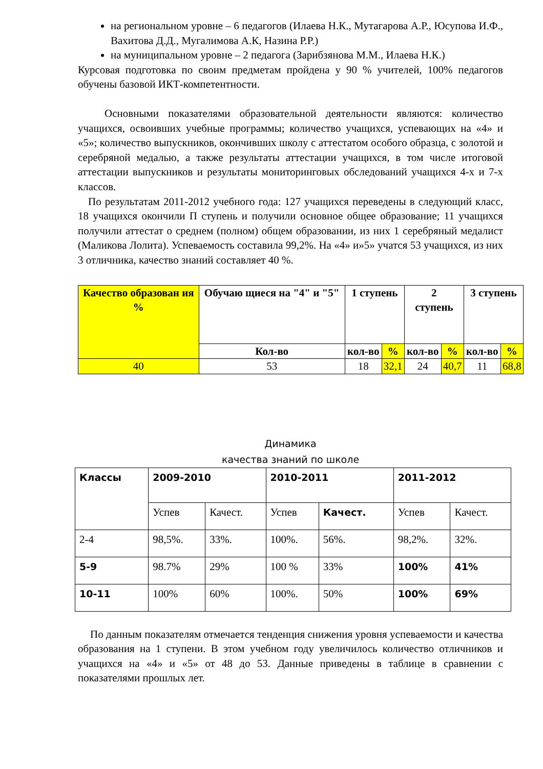на региональном уровне – 6 педагогов (Илаева Н.К., Мутагарова А.Р., Юсупова И.Ф., Вахитова Д.Д., Мугалимова А.К, Назина Р.Р.)
на муниципальном уровне – 2 педагога (Зарибзянова М.М., Илаева Н.К.)
Курсовая подготовка по своим предметам пройдена у 90 % учителей, 100% педагогов обучены базовой ИКТ-компетентности.
Основными показателями образовательной деятельности являются: количество учащихся, освоивших учебные программы; количество учащихся, успевающих на «4» и «5»; количество выпускников, окончивших школу с аттестатом особого образца, с золотой и серебряной медалью, а также результаты аттестации учащихся, в том числе итоговой аттестации выпускников и результаты мониторинговых обследований учащихся 4-х и 7-х классов.
По результатам 2011-2012 учебного года: 127 учащихся переведены в следующий класс, 18 учащихся окончили П ступень и получили основное общее образование; 11 учащихся получили аттестат о среднем (полном) общем образовании, из них 1 серебряный медалист (Маликова Лолита). Успеваемость составила 99,2%. На «4» и»5» учатся 53 учащихся, из них 3 отличника, качество знаний составляет 40 %.
| Качество образован ия % | Обучаю щиеся на "4" и "5" | 1 ступень | | 2 ступень | | 3 ступень | |
| --- | --- | --- | --- | --- | --- | --- | --- |
| | Кол-во | кол-во | % | кол-во | % | кол-во | % |
| 40 | 53 | 18 | 32,1 | 24 | 40,7 | 11 | 68,8 |
Динамика
качества знаний по школе
| Классы | 2009-2010 | | 2010-2011 | | 2011-2012 | |
| | Успев | Качест. | Успев | Качест. | Успев | Качест. |
| 2-4 | 98,5%. | 33%. | 100%. | 56%. | 98,2%. | 32%. |
| 5-9 | 98.7% | 29% | 100 % | 33% | 100% | 41% |
| 10-11 | 100% | 60% | 100%. | 50% | 100% | 69% |
По данным показателям отмечается тенденция снижения уровня успеваемости и качества образования на 1 ступени. В этом учебном году увеличилось количество отличников и учащихся на «4» и «5» от 48 до 53. Данные приведены в таблице в сравнении с показателями прошлых лет.